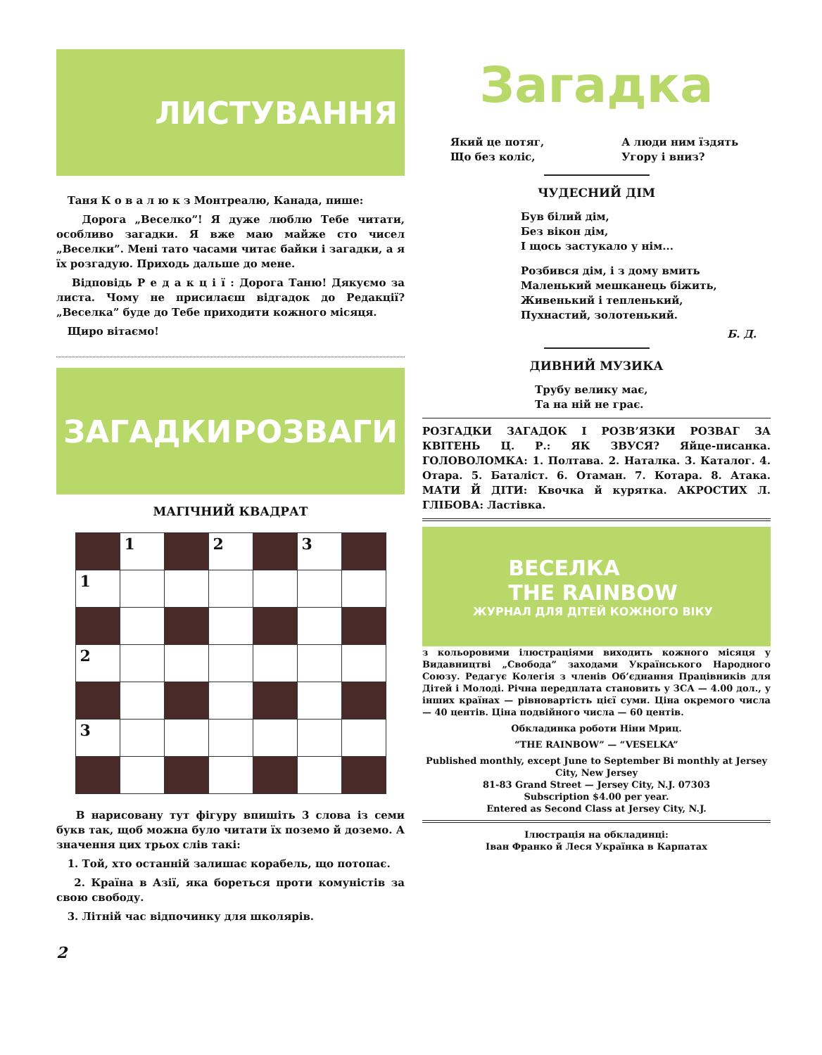ЛИСТУВАННЯ
Таня К о в а л ю к з Монтреалю, Канада, пише:
Дорога „Веселко”! Я дуже люблю Тебе читати, особливо загадки. Я вже маю майже сто чисел „Веселки”. Мені тато часами читає байки і загадки, а я їх розгадую. Приходь дальше до мене.
Відповідь Р е д а к ц і ї : Дорога Таню! Дякуємо за листа. Чому не присилаєш відгадок до Редакції? „Веселка” буде до Тебе приходити кожного місяця.
Щиро вітаємо!
ЗАГАДКИ РОЗВАГИ
МАГІЧНИЙ КВАДРАТ
| | 1 | | 2 | | 3 | |
| 1 | | | | | | |
| 2 | | | | | | |
| 3 | | | | | | |
В нарисовану тут фігуру впишіть 3 слова із семи букв так, щоб можна було читати їх поземо й доземо. А значення цих трьох слів такі:
1. Той, хто останній залишає корабель, що потопає.
2. Країна в Азії, яка бореться проти комуністів за свою свободу.
3. Літній час відпочинку для школярів.
2
Загадка
Який це потяг,
Що без коліс,
А люди ним їздять
Угору і вниз?
ЧУДЕСНИЙ ДІМ
Був білий дім,
Без вікон дім,
І щось застукало у нім...
Розбився дім, і з дому вмить
Маленький мешканець біжить,
Живенький і тепленький,
Пухнастий, золотенький.
Б. Д.
ДИВНИЙ МУЗИКА
Трубу велику має,
Та на ній не грає.
РОЗГАДКИ ЗАГАДОК І РОЗВ’ЯЗКИ РОЗВАГ ЗА КВІТЕНЬ Ц. Р.: ЯК ЗВУСЯ? Яйце-писанка. ГОЛОВОЛОМКА: 1. Полтава. 2. Наталка. 3. Каталог. 4. Отара. 5. Баталіст. 6. Отаман. 7. Котара. 8. Атака. МАТИ Й ДІТИ: Квочка й курятка. АКРОСТИХ Л. ГЛІБОВА: Ластівка.
ВЕСЕЛКА
THE RAINBOW
ЖУРНАЛ ДЛЯ ДІТЕЙ КОЖНОГО ВІКУ
з кольоровими ілюстраціями виходить кожного місяця у Видавництві „Свобода” заходами Українського Народного Союзу. Редагує Колегія з членів Об’єднання Працівників для Дітей і Молоді. Річна передплата становить у ЗСА — 4.00 дол., у інших країнах — рівновартість цієї суми. Ціна окремого числа — 40 центів. Ціна подвійного числа — 60 центів.
Обкладинка роботи Ніни Мриц.
“THE RAINBOW” — “VESELKA”
Published monthly, except June to September Bi monthly at Jersey City, New Jersey
81-83 Grand Street — Jersey City, N.J. 07303
Subscription $4.00 per year.
Entered as Second Class at Jersey City, N.J.
Ілюстрація на обкладинці:
Іван Франко й Леся Українка в Карпатах